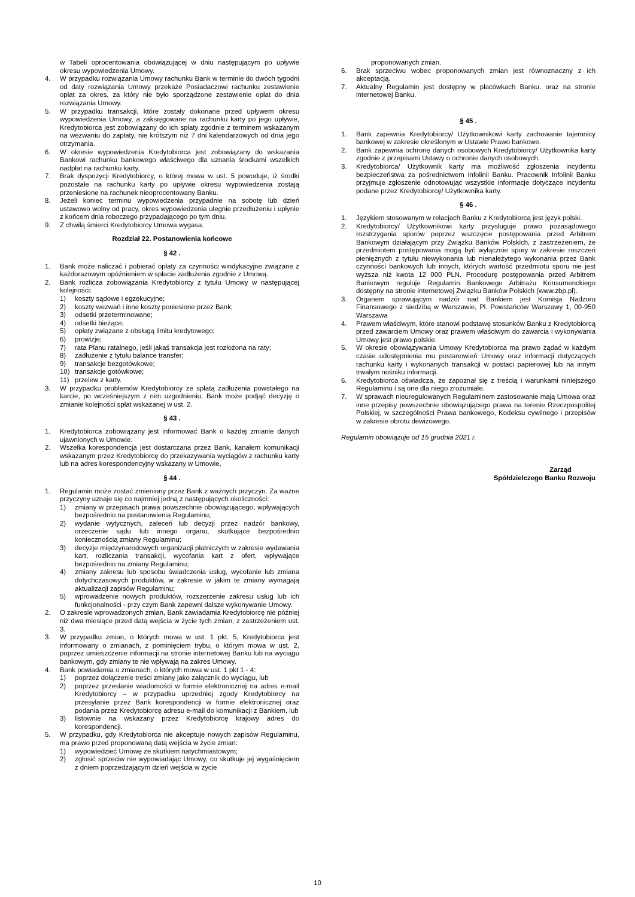w Tabeli oprocentowania obowiązującej w dniu następującym po upływie okresu wypowiedzenia Umowy.
4. W przypadku rozwiązania Umowy rachunku Bank w terminie do dwóch tygodni od daty rozwiązania Umowy przekaże Posiadaczowi rachunku zestawienie opłat za okres, za który nie było sporządzone zestawienie opłat do dnia rozwiązania Umowy.
5. W przypadku transakcji, które zostały dokonane przed upływem okresu wypowiedzenia Umowy, a zaksięgowane na rachunku karty po jego upływie, Kredytobiorca jest zobowiązany do ich spłaty zgodnie z terminem wskazanym na wezwaniu do zapłaty, nie krótszym niż 7 dni kalendarzowych od dnia jego otrzymania.
6. W okresie wypowiedzenia Kredytobiorca jest zobowiązany do wskazania Bankowi rachunku bankowego właściwego dla uznania środkami wszelkich nadpłat na rachunku karty.
7. Brak dyspozycji Kredytobiorcy, o której mowa w ust. 5 powoduje, iż środki pozostałe na rachunku karty po upływie okresu wypowiedzenia zostają przeniesione na rachunek nieoprocentowany Banku.
8. Jeżeli koniec terminu wypowiedzenia przypadnie na sobotę lub dzień ustawowo wolny od pracy, okres wypowiedzenia ulegnie przedłużeniu i upłynie z końcem dnia roboczego przypadającego po tym dniu.
9. Z chwilą śmierci Kredytobiorcy Umowa wygasa.
Rozdział 22. Postanowienia końcowe
§ 42 .
1. Bank może naliczać i pobierać opłaty za czynności windykacyjne związane z każdorazowym opóźnieniem w spłacie zadłużenia zgodnie z Umową.
2. Bank rozlicza zobowiązania Kredytobiorcy z tytułu Umowy w następującej kolejności:
1) koszty sądowe i egzekucyjne;
2) koszty wezwań i inne koszty poniesione przez Bank;
3) odsetki przeterminowane;
4) odsetki bieżące;
5) opłaty związane z obsługą limitu kredytowego;
6) prowizje;
7) rata Planu ratalnego, jeśli jakaś transakcja jest rozłożona na raty;
8) zadłużenie z tytułu balance transfer;
9) transakcje bezgotówkowe;
10) transakcje gotówkowe;
11) przelew z karty.
3. W przypadku problemów Kredytobiorcy ze spłatą zadłużenia powstałego na karcie, po wcześniejszym z nim uzgodnieniu, Bank może podjąć decyzję o zmianie kolejności spłat wskazanej w ust. 2.
§ 43 .
1. Kredytobiorca zobowiązany jest informować Bank o każdej zmianie danych ujawnionych w Umowie.
2. Wszelka korespondencja jest dostarczana przez Bank, kanałem komunikacji wskazanym przez Kredytobiorcę do przekazywania wyciągów z rachunku karty lub na adres korespondencyjny wskazany w Umowie,
§ 44 .
1. Regulamin może zostać zmieniony przez Bank z ważnych przyczyn. Za ważne przyczyny uznaje się co najmniej jedną z następujących okoliczności:
1) zmiany w przepisach prawa powszechnie obowiązującego, wpływających bezpośrednio na postanowienia Regulaminu;
2) wydanie wytycznych, zaleceń lub decyzji przez nadzór bankowy, orzeczenie sądu lub innego organu, skutkujące bezpośrednio koniecznością zmiany Regulaminu;
3) decyzje międzynarodowych organizacji płatniczych w zakresie wydawania kart, rozliczania transakcji, wycofania kart z ofert, wpływające bezpośrednio na zmiany Regulaminu;
4) zmiany zakresu lub sposobu świadczenia usług, wycofanie lub zmiana dotychczasowych produktów, w zakresie w jakim te zmiany wymagają aktualizacji zapisów Regulaminu;
5) wprowadzenie nowych produktów, rozszerzenie zakresu usług lub ich funkcjonalności - przy czym Bank zapewni dalsze wykonywanie Umowy.
2. O zakresie wprowadzonych zmian, Bank zawiadamia Kredytobiorcę nie później niż dwa miesiące przed datą wejścia w życie tych zmian, z zastrzeżeniem ust. 3.
3. W przypadku zmian, o których mowa w ust. 1 pkt. 5, Kredytobiorca jest informowany o zmianach, z pominięciem trybu, o którym mowa w ust. 2, poprzez umieszczenie informacji na stronie internetowej Banku lub na wyciągu bankowym, gdy zmiany te nie wpływają na zakres Umowy.
4. Bank powiadamia o zmianach, o których mowa w ust. 1 pkt 1 - 4:
1) poprzez dołączenie treści zmiany jako załącznik do wyciągu, lub
2) poprzez przesłanie wiadomości w formie elektronicznej na adres e-mail Kredytobiorcy – w przypadku uprzedniej zgody Kredytobiorcy na przesyłanie przez Bank korespondencji w formie elektronicznej oraz podania przez Kredytobiorcę adresu e-mail do komunikacji z Bankiem, lub
3) listownie na wskazany przez Kredytobiorcę krajowy adres do korespondencji.
5. W przypadku, gdy Kredytobiorca nie akceptuje nowych zapisów Regulaminu, ma prawo przed proponowaną datą wejścia w życie zmian:
1) wypowiedzieć Umowę ze skutkiem natychmiastowym;
2) zgłosić sprzeciw nie wypowiadając Umowy, co skutkuje jej wygaśnięciem z dniem poprzedzającym dzień wejścia w życie
proponowanych zmian.
6. Brak sprzeciwu wobec proponowanych zmian jest równoznaczny z ich akceptacją.
7. Aktualny Regulamin jest dostępny w placówkach Banku. oraz na stronie internetowej Banku.
§ 45 .
1. Bank zapewnia Kredytobiorcy/ Użytkownikowi karty zachowanie tajemnicy bankowej w zakresie określonym w Ustawie Prawo bankowe.
2. Bank zapewnia ochronę danych osobowych Kredytobiorcy/ Użytkownika karty zgodnie z przepisami Ustawy o ochronie danych osobowych.
3. Kredytobiorca/ Użytkownik karty ma możliwość zgłoszenia incydentu bezpieczeństwa za pośrednictwem Infolinii Banku. Pracownik Infolinii Banku przyjmuje zgłoszenie odnotowując wszystkie informacje dotyczące incydentu podane przez Kredytobiorcę/ Użytkownika karty.
§ 46 .
1. Językiem stosowanym w relacjach Banku z Kredytobiorcą jest język polski.
2. Kredytobiorcy/ Użytkownikowi karty przysługuje prawo pozasądowego rozstrzygania sporów poprzez wszczęcie postępowania przed Arbitrem Bankowym działającym przy Związku Banków Polskich, z zastrzeżeniem, że przedmiotem postępowania mogą być wyłącznie spory w zakresie roszczeń pieniężnych z tytułu niewykonania lub nienależytego wykonania przez Bank czynności bankowych lub innych, których wartość przedmiotu sporu nie jest wyższa niż kwota 12 000 PLN. Procedurę postępowania przed Arbitrem Bankowym reguluje Regulamin Bankowego Arbitrażu Konsumenckiego dostępny na stronie internetowej Związku Banków Polskich (www.zbp.pl).
3. Organem sprawującym nadzór nad Bankiem jest Komisja Nadzoru Finansowego z siedzibą w Warszawie, Pl. Powstańców Warszawy 1, 00-950 Warszawa
4. Prawem właściwym, które stanowi podstawę stosunków Banku z Kredytobiorcą przed zawarciem Umowy oraz prawem właściwym do zawarcia i wykonywania Umowy jest prawo polskie.
5. W okresie obowiązywania Umowy Kredytobiorca ma prawo żądać w każdym czasie udostępnienia mu postanowień Umowy oraz informacji dotyczących rachunku karty i wykonanych transakcji w postaci papierowej lub na innym trwałym nośniku informacji.
6. Kredytobiorca oświadcza, że zapoznał się z treścią i warunkami niniejszego Regulaminu i są one dla niego zrozumiałe.
7. W sprawach nieuregulowanych Regulaminem zastosowanie mają Umowa oraz inne przepisy powszechnie obowiązującego prawa na terenie Rzeczpospolitej Polskiej, w szczególności Prawa bankowego, Kodeksu cywilnego i przepisów w zakresie obrotu dewizowego.
Regulamin obowiązuje od 15 grudnia 2021 r.
Zarząd
Spółdzielczego Banku Rozwoju
10